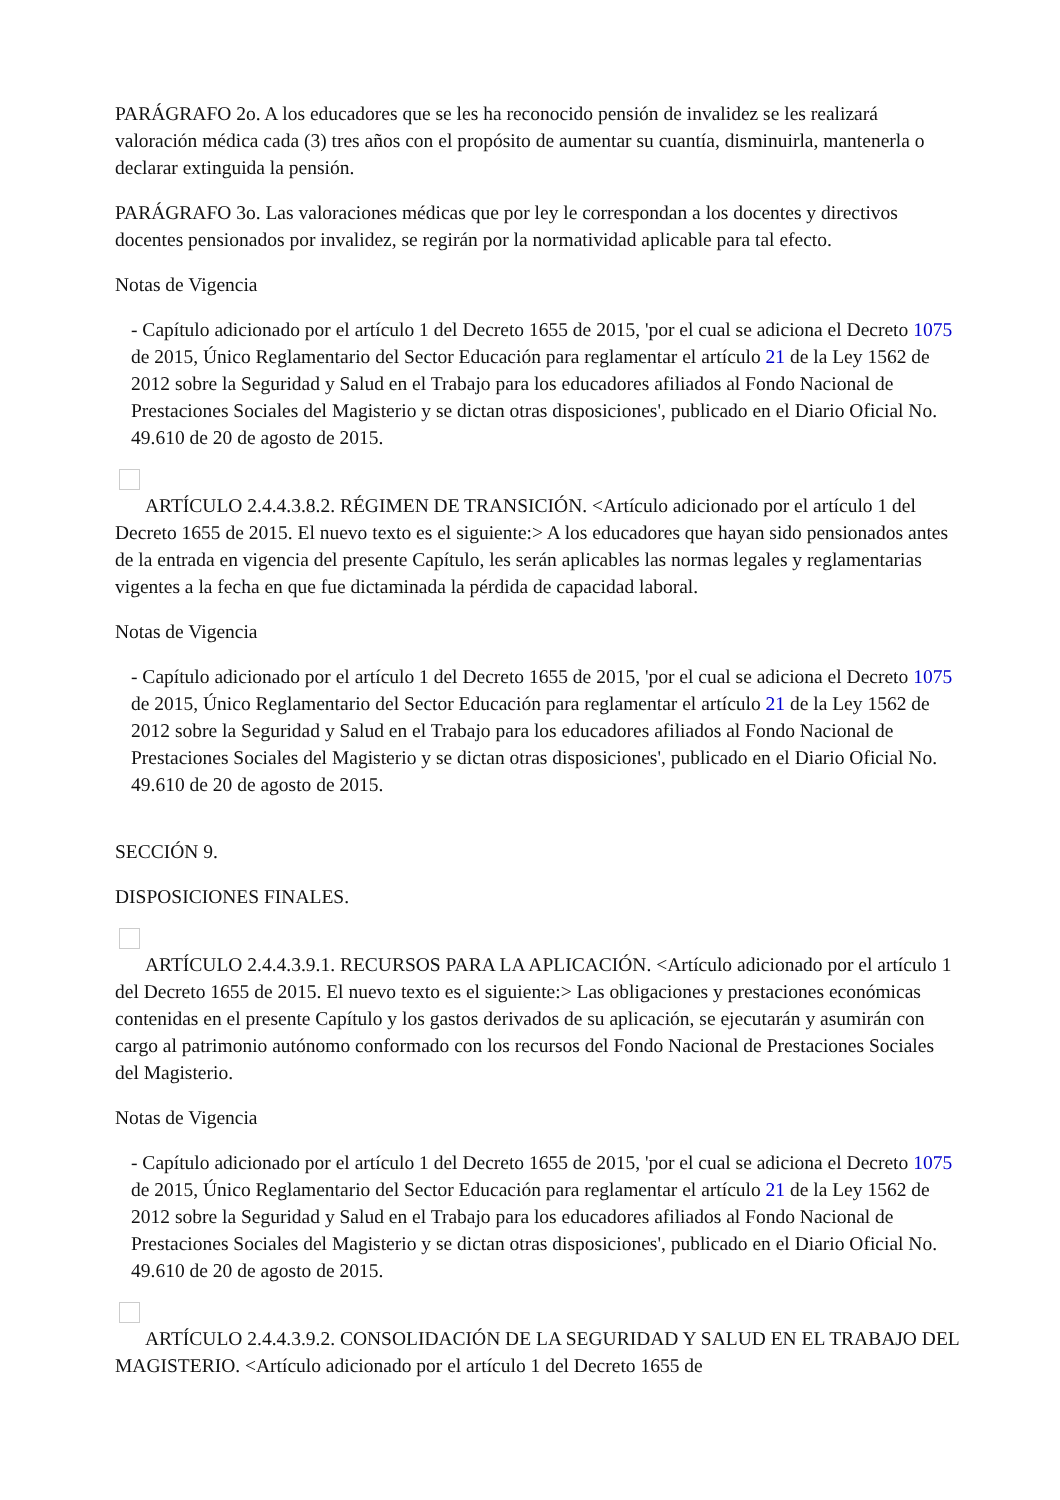PARÁGRAFO 2o. A los educadores que se les ha reconocido pensión de invalidez se les realizará valoración médica cada (3) tres años con el propósito de aumentar su cuantía, disminuirla, mantenerla o declarar extinguida la pensión.
PARÁGRAFO 3o. Las valoraciones médicas que por ley le correspondan a los docentes y directivos docentes pensionados por invalidez, se regirán por la normatividad aplicable para tal efecto.
Notas de Vigencia
- Capítulo adicionado por el artículo 1 del Decreto 1655 de 2015, 'por el cual se adiciona el Decreto 1075 de 2015, Único Reglamentario del Sector Educación para reglamentar el artículo 21 de la Ley 1562 de 2012 sobre la Seguridad y Salud en el Trabajo para los educadores afiliados al Fondo Nacional de Prestaciones Sociales del Magisterio y se dictan otras disposiciones', publicado en el Diario Oficial No. 49.610 de 20 de agosto de 2015.
ARTÍCULO 2.4.4.3.8.2. RÉGIMEN DE TRANSICIÓN. <Artículo adicionado por el artículo 1 del Decreto 1655 de 2015. El nuevo texto es el siguiente:> A los educadores que hayan sido pensionados antes de la entrada en vigencia del presente Capítulo, les serán aplicables las normas legales y reglamentarias vigentes a la fecha en que fue dictaminada la pérdida de capacidad laboral.
Notas de Vigencia
- Capítulo adicionado por el artículo 1 del Decreto 1655 de 2015, 'por el cual se adiciona el Decreto 1075 de 2015, Único Reglamentario del Sector Educación para reglamentar el artículo 21 de la Ley 1562 de 2012 sobre la Seguridad y Salud en el Trabajo para los educadores afiliados al Fondo Nacional de Prestaciones Sociales del Magisterio y se dictan otras disposiciones', publicado en el Diario Oficial No. 49.610 de 20 de agosto de 2015.
SECCIÓN 9.
DISPOSICIONES FINALES.
ARTÍCULO 2.4.4.3.9.1. RECURSOS PARA LA APLICACIÓN. <Artículo adicionado por el artículo 1 del Decreto 1655 de 2015. El nuevo texto es el siguiente:> Las obligaciones y prestaciones económicas contenidas en el presente Capítulo y los gastos derivados de su aplicación, se ejecutarán y asumirán con cargo al patrimonio autónomo conformado con los recursos del Fondo Nacional de Prestaciones Sociales del Magisterio.
Notas de Vigencia
- Capítulo adicionado por el artículo 1 del Decreto 1655 de 2015, 'por el cual se adiciona el Decreto 1075 de 2015, Único Reglamentario del Sector Educación para reglamentar el artículo 21 de la Ley 1562 de 2012 sobre la Seguridad y Salud en el Trabajo para los educadores afiliados al Fondo Nacional de Prestaciones Sociales del Magisterio y se dictan otras disposiciones', publicado en el Diario Oficial No. 49.610 de 20 de agosto de 2015.
ARTÍCULO 2.4.4.3.9.2. CONSOLIDACIÓN DE LA SEGURIDAD Y SALUD EN EL TRABAJO DEL MAGISTERIO. <Artículo adicionado por el artículo 1 del Decreto 1655 de